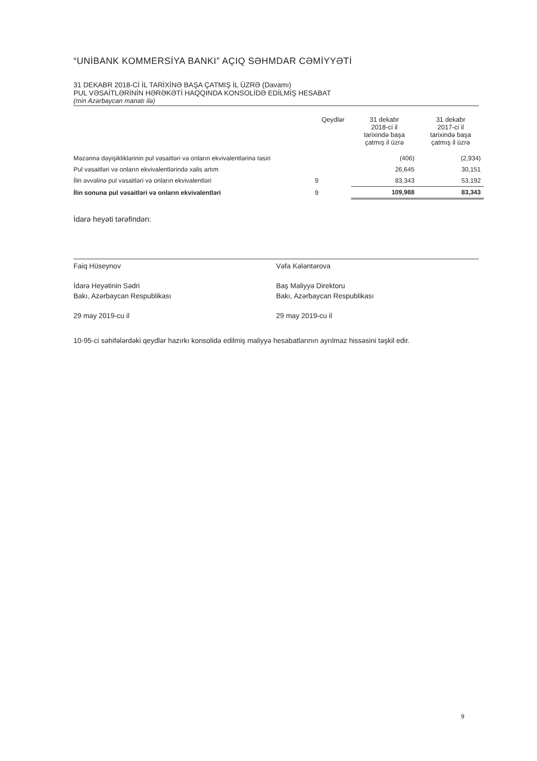“UNİBANK KOMMERSİYA BANKI” AÇIQ SƏHMDAR CƏMİYYƏTİ
31 DEKABR 2018-Cİ İL TARİXİNƏ BAŞA ÇATMIŞ İL ÜZRƏ (Davamı)
PUL VƏSAİTLƏRİNİN HƏRƏKƏTİ HAQQINDA KONSOLİDƏ EDİLMİŞ HESABAT
(min Azərbaycan manatı ilə)
| | Qeydlər | 31 dekabr 2018-ci il tarixində başa çatmış il üzrə | 31 dekabr 2017-ci il tarixində başa çatmış il üzrə |
| --- | --- | --- | --- |
| Məzənnə dəyişikliklərinin pul vəsaitləri və onların ekvivalentlərinə təsiri | | (406) | (2,934) |
| Pul vəsaitləri və onların ekvivalentlərində xalis artım | | 26,645 | 30,151 |
| İlin əvvəlinə pul vəsaitləri və onların ekvivalentləri | 9 | 83,343 | 53,192 |
| İlin sonuna pul vəsaitləri və onların ekvivalentləri | 9 | 109,988 | 83,343 |
İdarə heyəti tərəfindən:
Faiq Hüseynov
İdarə Heyətinin Sədri
Bakı, Azərbaycan Respublikası
29 may 2019-cu il
Vəfa Kələntərova
Baş Maliyyə Direktoru
Bakı, Azərbaycan Respublikası
29 may 2019-cu il
10-95-ci səhifələrdəki qeydlər hazırkı konsolidə edilmiş maliyyə hesabatlarının ayrılmaz hissəsini təşkil edir.
9